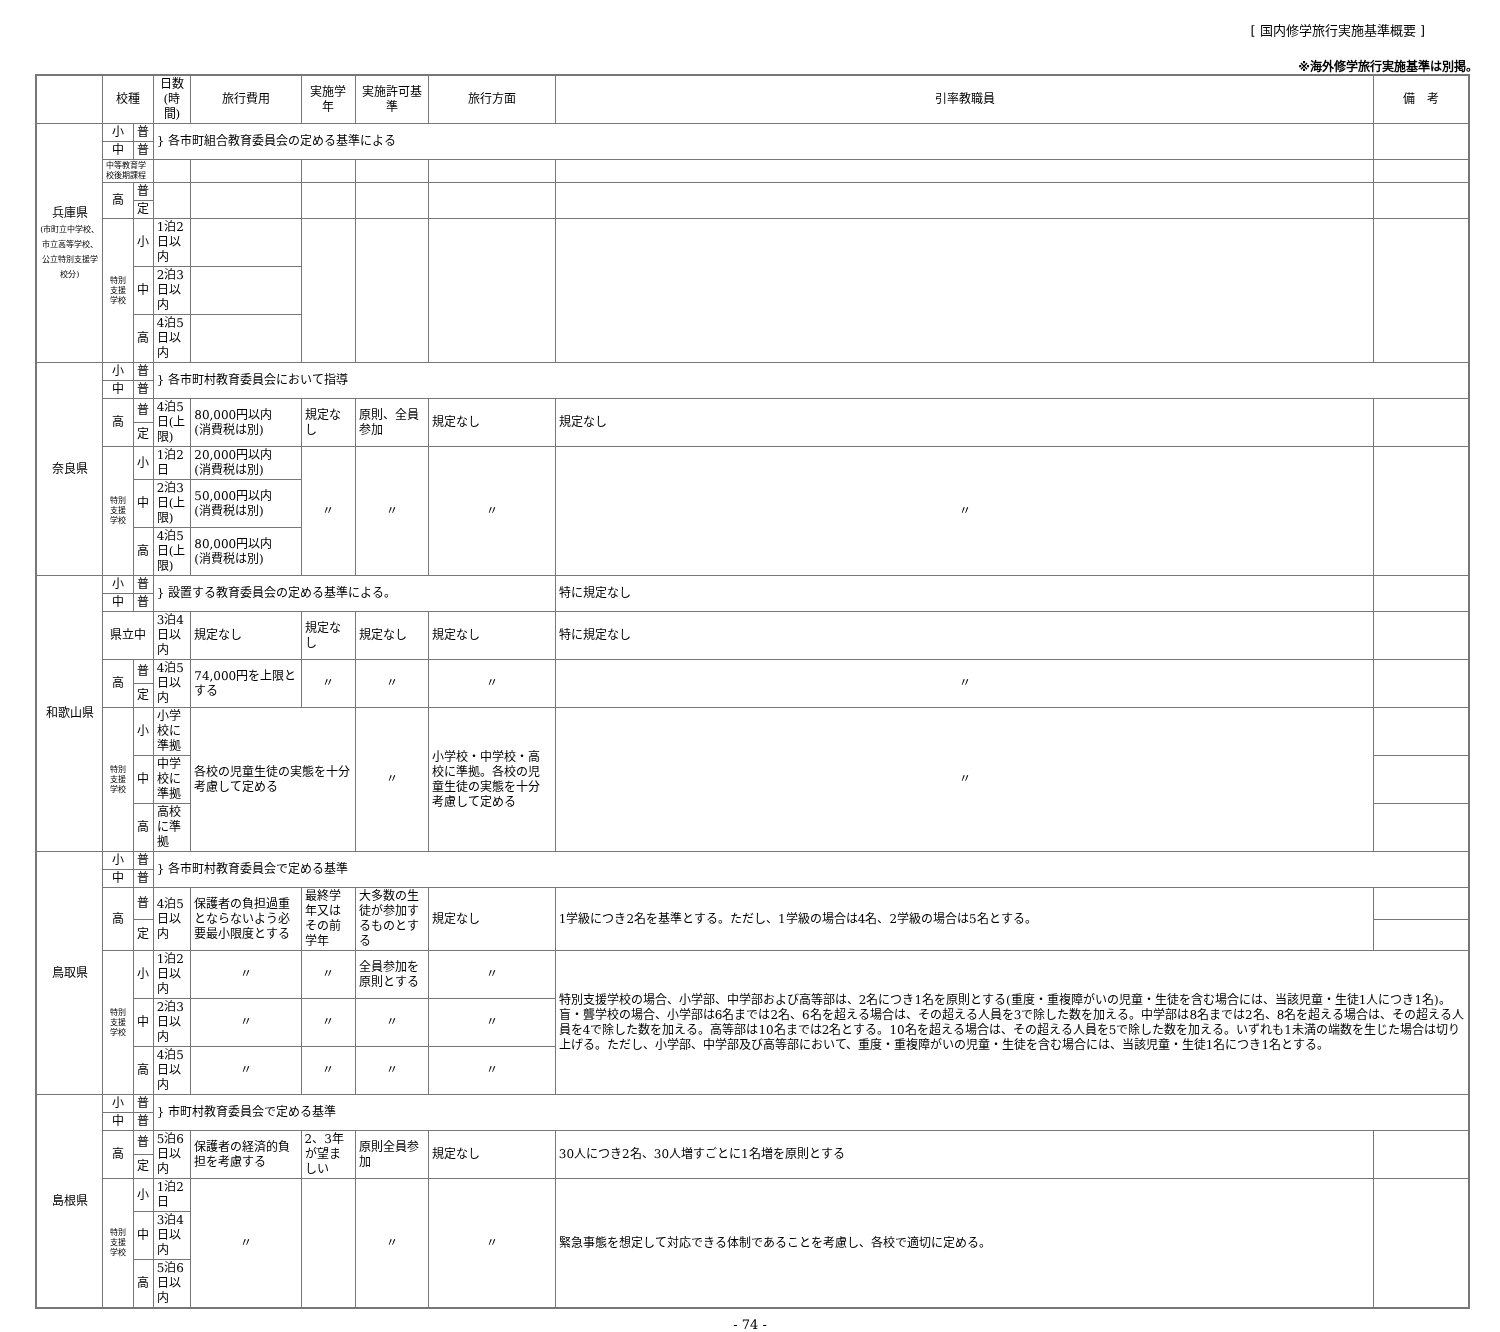[ 国内修学旅行実施基準概要 ]
※海外修学旅行実施基準は別掲。
| | 校種 | | 日数(時間) | 旅行費用 | 実施学年 | 実施許可基準 | 旅行方面 | 引率教職員 | 備 考 |
| --- | --- | --- | --- | --- | --- | --- | --- | --- | --- |
| 兵庫県 (市町立中学校、市立高等学校、公立特別支援学校分) | 小 | 普 | } 各市町組合教育委員会の定める基準による | | | | | | |
| | 中 | 普 | | | | | | | |
| | 中等教育学校後期課程 | | | | | | | | |
| | 高 | 普 | | | | | | | |
| | | 定 | | | | | | | |
| | 特別支援学校 | 小 | 1泊2日以内 | | | | | | |
| | | 中 | 2泊3日以内 | | | | | | |
| | | 高 | 4泊5日以内 | | | | | | |
| 奈良県 | 小 | 普 | } 各市町村教育委員会において指導 | | | | | | |
| | 中 | 普 | | | | | | | |
| | 高 | 普 | 4泊5日(上限) | 80,000円以内 (消費税は別) | 規定なし | 原則、全員参加 | 規定なし | 規定なし | |
| | | 定 | | | | | | | |
| | 特別支援学校 | 小 | 1泊2日 | 20,000円以内 (消費税は別) | 〃 | 〃 | 〃 | 〃 | |
| | | 中 | 2泊3日(上限) | 50,000円以内 (消費税は別) | | | | | |
| | | 高 | 4泊5日(上限) | 80,000円以内 (消費税は別) | | | | | |
| 和歌山県 | 小 | 普 | } 設置する教育委員会の定める基準による。 | | | | | 特に規定なし | |
| | 中 | 普 | | | | | | | |
| | 県立中 | | 3泊4日以内 | 規定なし | 規定なし | 規定なし | 規定なし | 特に規定なし | |
| | 高 | 普 | 4泊5日以内 | 74,000円を上限とする | 〃 | 〃 | 〃 | 〃 | |
| | | 定 | | | | | | | |
| | 特別支援学校 | 小 | 小学校に準拠 | 各校の児童生徒の実態を十分考慮して定める | | 〃 | 小学校・中学校・高校に準拠。各校の児童生徒の実態を十分考慮して定める | 〃 | |
| | | 中 | 中学校に準拠 | | | | | | |
| | | 高 | 高校に準拠 | | | | | | |
| 鳥取県 | 小 | 普 | } 各市町村教育委員会で定める基準 | | | | | | |
| | 中 | 普 | | | | | | | |
| | 高 | 普 | 4泊5日以内 | 保護者の負担過重とならないよう必要最小限度とする | 最終学年又はその前学年 | 大多数の生徒が参加するものとする | 規定なし | 1学級につき2名を基準とする。ただし、1学級の場合は4名、2学級の場合は5名とする。 | |
| | | 定 | | | | | | | |
| | 特別支援学校 | 小 | 1泊2日以内 | 〃 | 〃 | 全員参加を原則とする | 〃 | 特別支援学校の場合、小学部、中学部および高等部は、2名につき1名を原則とする(重度・重複障がいの児童・生徒を含む場合には、当該児童・生徒1人につき1名)。盲・聾学校の場合、小学部は6名までは2名、6名を超える場合は、その超える人員を3で除した数を加える。中学部は8名までは2名、8名を超える場合は、その超える人員を4で除した数を加える。高等部は10名までは2名とする。10名を超える場合は、その超える人員を5で除した数を加える。いずれも1未満の端数を生じた場合は切り上げる。ただし、小学部、中学部及び高等部において、重度・重複障がいの児童・生徒を含む場合には、当該児童・生徒1名につき1名とする。 | |
| | | 中 | 2泊3日以内 | 〃 | 〃 | 〃 | 〃 | | |
| | | 高 | 4泊5日以内 | 〃 | 〃 | 〃 | 〃 | | |
| 島根県 | 小 | 普 | } 市町村教育委員会で定める基準 | | | | | | |
| | 中 | 普 | | | | | | | |
| | 高 | 普 | 5泊6日以内 | 保護者の経済的負担を考慮する | 2、3年が望ましい | 原則全員参加 | 規定なし | 30人につき2名、30人増すごとに1名増を原則とする | |
| | | 定 | | | | | | | |
| | 特別支援学校 | 小 | 1泊2日 | 〃 | | 〃 | 〃 | 緊急事態を想定して対応できる体制であることを考慮し、各校で適切に定める。 | |
| | | 中 | 3泊4日以内 | | | | | | |
| | | 高 | 5泊6日以内 | | | | | | |
- 74 -